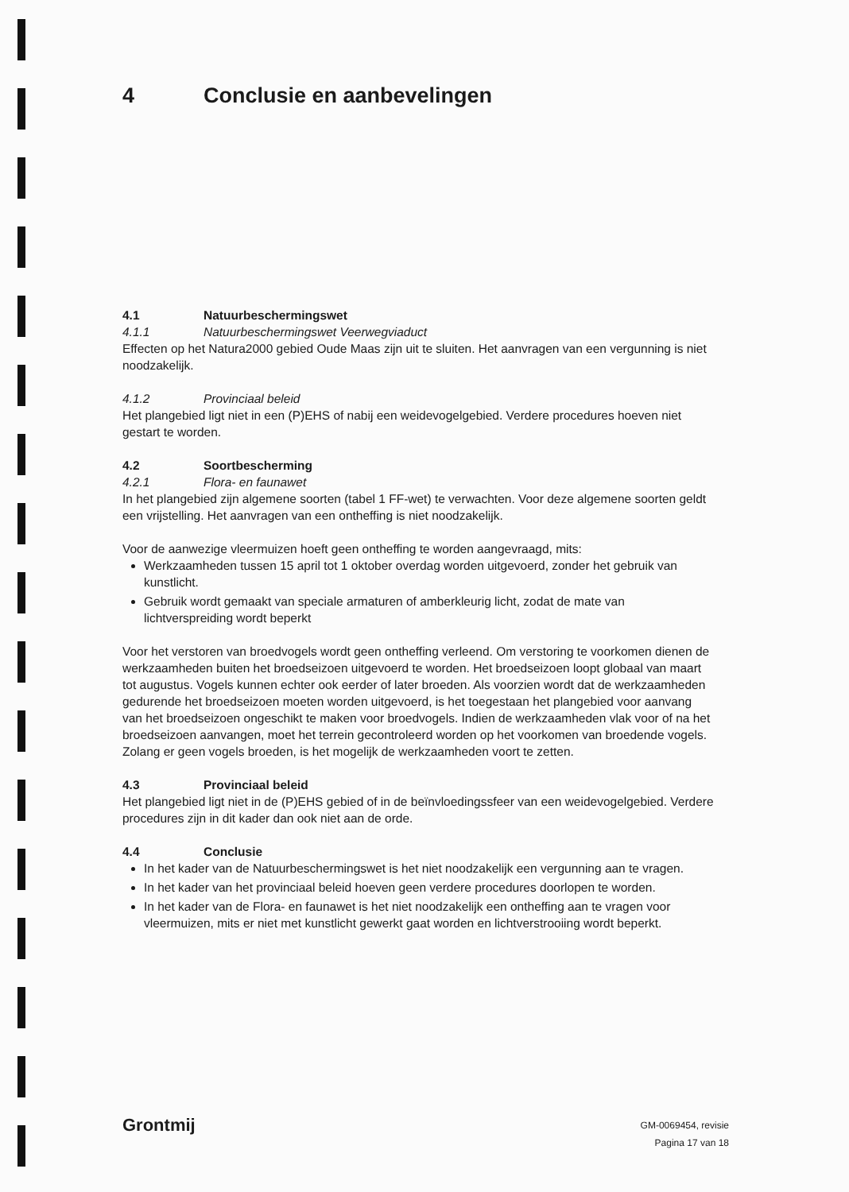4 Conclusie en aanbevelingen
4.1 Natuurbeschermingswet
4.1.1 Natuurbeschermingswet Veerwegviaduct
Effecten op het Natura2000 gebied Oude Maas zijn uit te sluiten. Het aanvragen van een vergunning is niet noodzakelijk.
4.1.2 Provinciaal beleid
Het plangebied ligt niet in een (P)EHS of nabij een weidevogelgebied. Verdere procedures hoeven niet gestart te worden.
4.2 Soortbescherming
4.2.1 Flora- en faunawet
In het plangebied zijn algemene soorten (tabel 1 FF-wet) te verwachten. Voor deze algemene soorten geldt een vrijstelling. Het aanvragen van een ontheffing is niet noodzakelijk.
Voor de aanwezige vleermuizen hoeft geen ontheffing te worden aangevraagd, mits:
Werkzaamheden tussen 15 april tot 1 oktober overdag worden uitgevoerd, zonder het gebruik van kunstlicht.
Gebruik wordt gemaakt van speciale armaturen of amberkleurig licht, zodat de mate van lichtverspreiding wordt beperkt
Voor het verstoren van broedvogels wordt geen ontheffing verleend. Om verstoring te voorkomen dienen de werkzaamheden buiten het broedseizoen uitgevoerd te worden. Het broedseizoen loopt globaal van maart tot augustus. Vogels kunnen echter ook eerder of later broeden. Als voorzien wordt dat de werkzaamheden gedurende het broedseizoen moeten worden uitgevoerd, is het toegestaan het plangebied voor aanvang van het broedseizoen ongeschikt te maken voor broedvogels. Indien de werkzaamheden vlak voor of na het broedseizoen aanvangen, moet het terrein gecontroleerd worden op het voorkomen van broedende vogels. Zolang er geen vogels broeden, is het mogelijk de werkzaamheden voort te zetten.
4.3 Provinciaal beleid
Het plangebied ligt niet in de (P)EHS gebied of in de beïnvloedingssfeer van een weidevogelgebied. Verdere procedures zijn in dit kader dan ook niet aan de orde.
4.4 Conclusie
In het kader van de Natuurbeschermingswet is het niet noodzakelijk een vergunning aan te vragen.
In het kader van het provinciaal beleid hoeven geen verdere procedures doorlopen te worden.
In het kader van de Flora- en faunawet is het niet noodzakelijk een ontheffing aan te vragen voor vleermuizen, mits er niet met kunstlicht gewerkt gaat worden en lichtverstrooiing wordt beperkt.
Grontmij
GM-0069454, revisie
Pagina 17 van 18